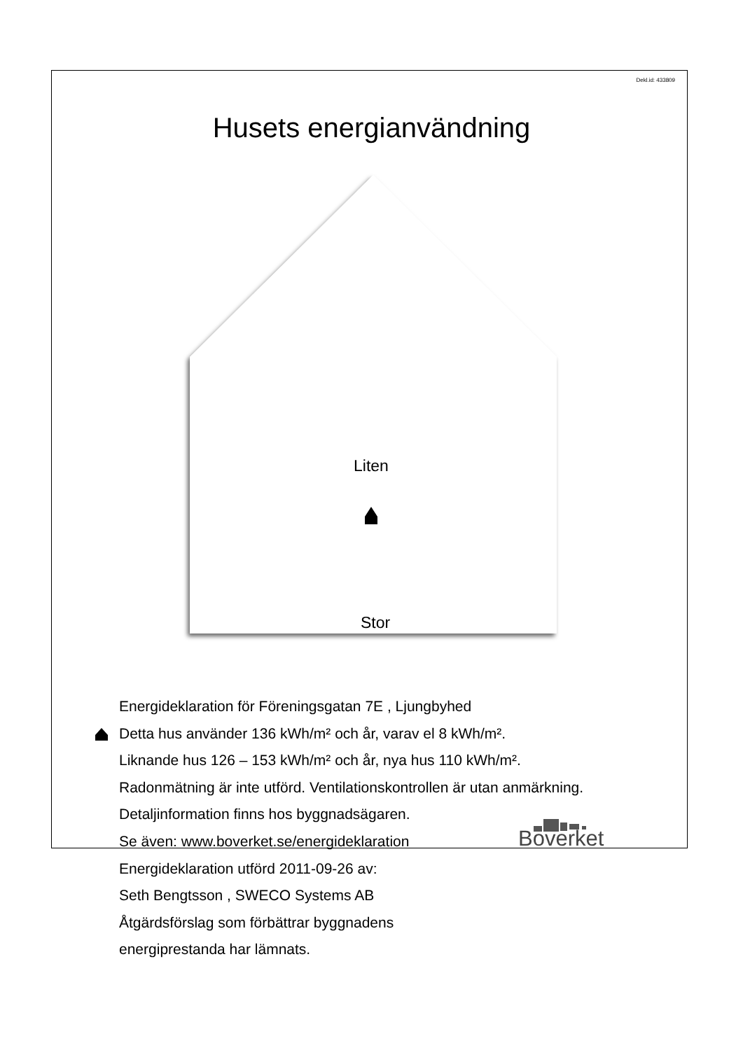Dekl.id: 433809
Husets energianvändning
Liten
Stor
Energideklaration för Föreningsgatan 7E , Ljungbyhed
Detta hus använder 136 kWh/m² och år, varav el 8 kWh/m².
Liknande hus 126 – 153 kWh/m² och år, nya hus 110 kWh/m².
Radonmätning är inte utförd. Ventilationskontrollen är utan anmärkning.
Detaljinformation finns hos byggnadsägaren.
Se även: www.boverket.se/energideklaration
Energideklaration utförd 2011-09-26 av:
Seth Bengtsson , SWECO Systems AB
Åtgärdsförslag som förbättrar byggnadens
energiprestanda har lämnats.
Boverket